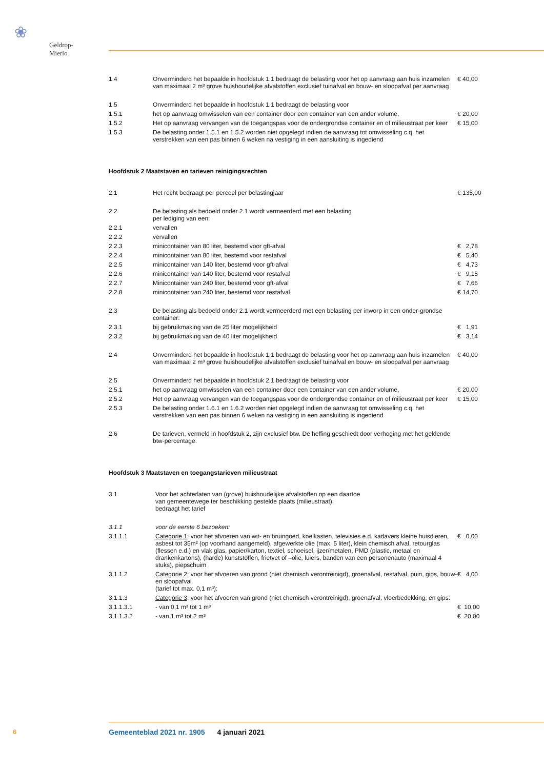❀
Geldrop-Mierlo
| 1.4 | Onverminderd het bepaalde in hoofdstuk 1.1 bedraagt de belasting voor het op aanvraag aan huis inzamelen van maximaal 2 m³ grove huishoudelijke afvalstoffen exclusief tuinafval en bouw- en sloopafval per aanvraag | € 40,00 |
| 1.5 | Onverminderd het bepaalde in hoofdstuk 1.1 bedraagt de belasting voor | |
| 1.5.1 | het op aanvraag omwisselen van een container door een container van een ander volume, | € 20,00 |
| 1.5.2 | Het op aanvraag vervangen van de toegangspas voor de ondergrondse container en of milieustraat per keer | € 15,00 |
| 1.5.3 | De belasting onder 1.5.1 en 1.5.2 worden niet opgelegd indien de aanvraag tot omwisseling c.q. het verstrekken van een pas binnen 6 weken na vestiging in een aansluiting is ingediend | |
Hoofdstuk 2 Maatstaven en tarieven reinigingsrechten
| 2.1 | Het recht bedraagt per perceel per belastingjaar | € 135,00 |
| 2.2 | De belasting als bedoeld onder 2.1 wordt vermeerderd met een belasting per lediging van een: | |
| 2.2.1 | vervallen | |
| 2.2.2 | vervallen | |
| 2.2.3 | minicontainer van 80 liter, bestemd voor gft-afval | € 2,78 |
| 2.2.4 | minicontainer van 80 liter, bestemd voor restafval | € 5,40 |
| 2.2.5 | minicontainer van 140 liter, bestemd voor gft-afval | € 4,73 |
| 2.2.6 | minicontainer van 140 liter, bestemd voor restafval | € 9,15 |
| 2.2.7 | Minicontainer van 240 liter, bestemd voor gft-afval | € 7,66 |
| 2.2.8 | minicontainer van 240 liter, bestemd voor restafval | € 14,70 |
| 2.3 | De belasting als bedoeld onder 2.1 wordt vermeerderd met een belasting per inworp in een onder-grondse container: | |
| 2.3.1 | bij gebruikmaking van de 25 liter mogelijkheid | € 1,91 |
| 2.3.2 | bij gebruikmaking van de 40 liter mogelijkheid | € 3,14 |
| 2.4 | Onverminderd het bepaalde in hoofdstuk 1.1 bedraagt de belasting voor het op aanvraag aan huis inzamelen van maximaal 2 m³ grove huishoudelijke afvalstoffen exclusief tuinafval en bouw- en sloopafval per aanvraag | € 40,00 |
| 2.5 | Onverminderd het bepaalde in hoofdstuk 2.1 bedraagt de belasting voor | |
| 2.5.1 | het op aanvraag omwisselen van een container door een container van een ander volume, | € 20,00 |
| 2.5.2 | Het op aanvraag vervangen van de toegangspas voor de ondergrondse container en of milieustraat per keer | € 15,00 |
| 2.5.3 | De belasting onder 1.6.1 en 1.6.2 worden niet opgelegd indien de aanvraag tot omwisseling c.q. het verstrekken van een pas binnen 6 weken na vestiging in een aansluiting is ingediend | |
| 2.6 | De tarieven, vermeld in hoofdstuk 2, zijn exclusief btw. De heffing geschiedt door verhoging met het geldende btw-percentage. | |
Hoofdstuk 3 Maatstaven en toegangstarieven milieustraat
| 3.1 | Voor het achterlaten van (grove) huishoudelijke afvalstoffen op een daartoe van gemeentewege ter beschikking gestelde plaats (milieustraat), bedraagt het tarief | |
| 3.1.1 | voor de eerste 6 bezoeken: | |
| 3.1.1.1 | Categorie 1 : voor het afvoeren van wit- en bruingoed, koelkasten, televisies e.d. kadavers kleine huisdieren, asbest tot 35m² (op voorhand aangemeld), afgewerkte olie (max. 5 liter), klein chemisch afval, retourglas (flessen e.d.) en vlak glas, papier/karton, textiel, schoeisel, ijzer/metalen, PMD (plastic, metaal en drankenkartons), (harde) kunststoffen, frietvet of –olie, luiers, banden van een personenauto (maximaal 4 stuks), piepschuim | € 0,00 |
| 3.1.1.2 | Categorie 2: voor het afvoeren van grond (niet chemisch verontreinigd), groenafval, restafval, puin, gips, bouw- en sloopafval (tarief tot max. 0,1 m³): | € 4,00 |
| 3.1.1.3 | Categorie 3 : voor het afvoeren van grond (niet chemisch verontreinigd), groenafval, vloerbedekking, en gips: | |
| 3.1.1.3.1 | - van 0,1 m³ tot 1 m³ | € 10,00 |
| 3.1.1.3.2 | - van 1 m³ tot 2 m³ | € 20,00 |
6 Gemeenteblad 2021 nr. 1905 4 januari 2021